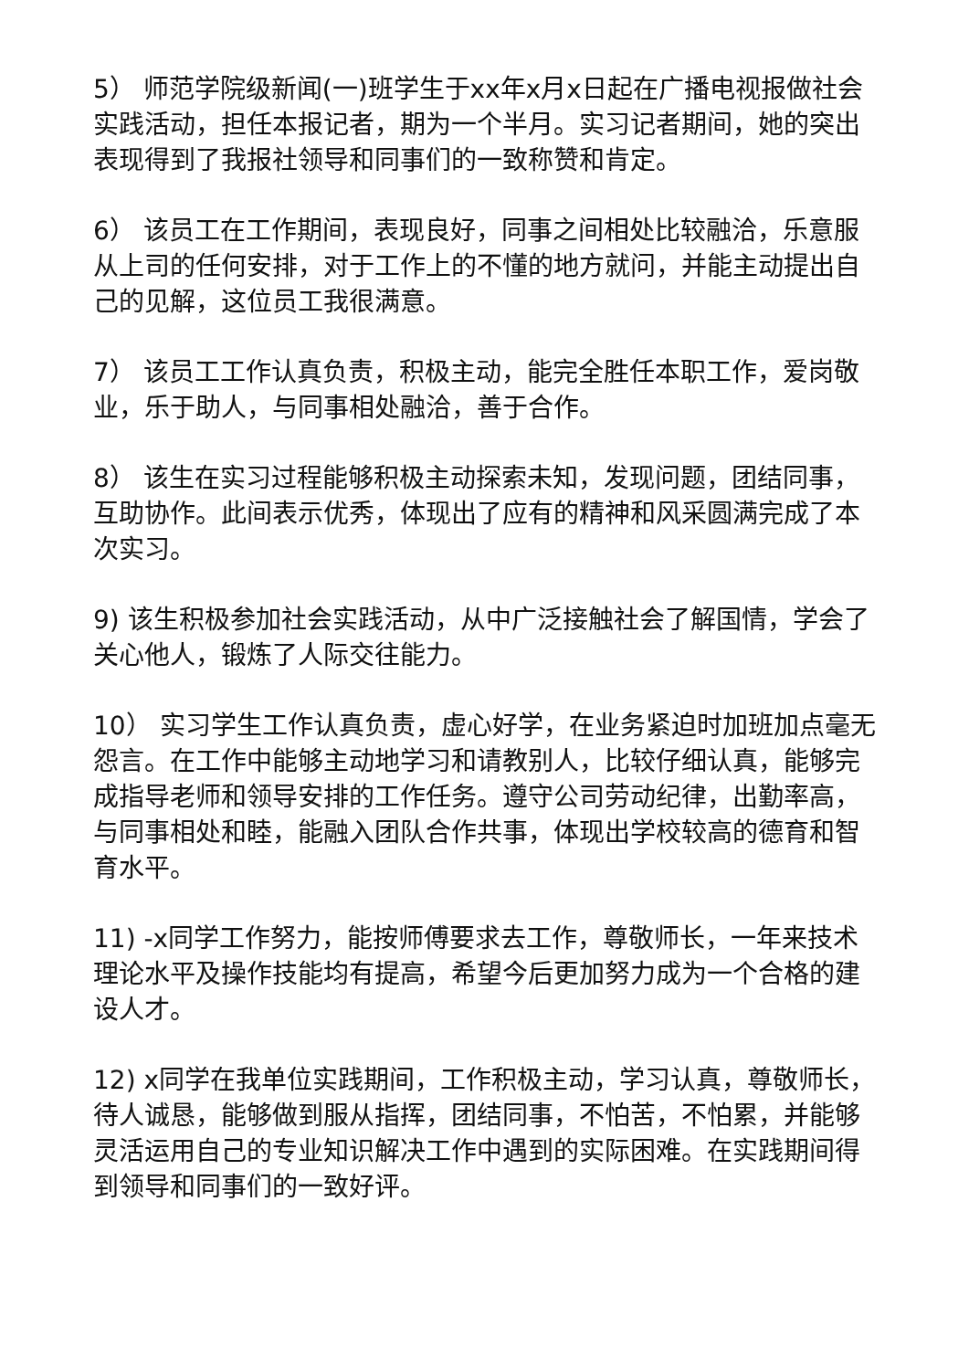5） 师范学院级新闻(一)班学生于xx年x月x日起在广播电视报做社会实践活动，担任本报记者，期为一个半月。实习记者期间，她的突出表现得到了我报社领导和同事们的一致称赞和肯定。
6） 该员工在工作期间，表现良好，同事之间相处比较融洽，乐意服从上司的任何安排，对于工作上的不懂的地方就问，并能主动提出自己的见解，这位员工我很满意。
7） 该员工工作认真负责，积极主动，能完全胜任本职工作，爱岗敬业，乐于助人，与同事相处融洽，善于合作。
8） 该生在实习过程能够积极主动探索未知，发现问题，团结同事，互助协作。此间表示优秀，体现出了应有的精神和风采圆满完成了本次实习。
9) 该生积极参加社会实践活动，从中广泛接触社会了解国情，学会了关心他人，锻炼了人际交往能力。
10） 实习学生工作认真负责，虚心好学，在业务紧迫时加班加点毫无怨言。在工作中能够主动地学习和请教别人，比较仔细认真，能够完成指导老师和领导安排的工作任务。遵守公司劳动纪律，出勤率高，与同事相处和睦，能融入团队合作共事，体现出学校较高的德育和智育水平。
11) -x同学工作努力，能按师傅要求去工作，尊敬师长，一年来技术理论水平及操作技能均有提高，希望今后更加努力成为一个合格的建设人才。
12) x同学在我单位实践期间，工作积极主动，学习认真，尊敬师长，待人诚恳，能够做到服从指挥，团结同事，不怕苦，不怕累，并能够灵活运用自己的专业知识解决工作中遇到的实际困难。在实践期间得到领导和同事们的一致好评。